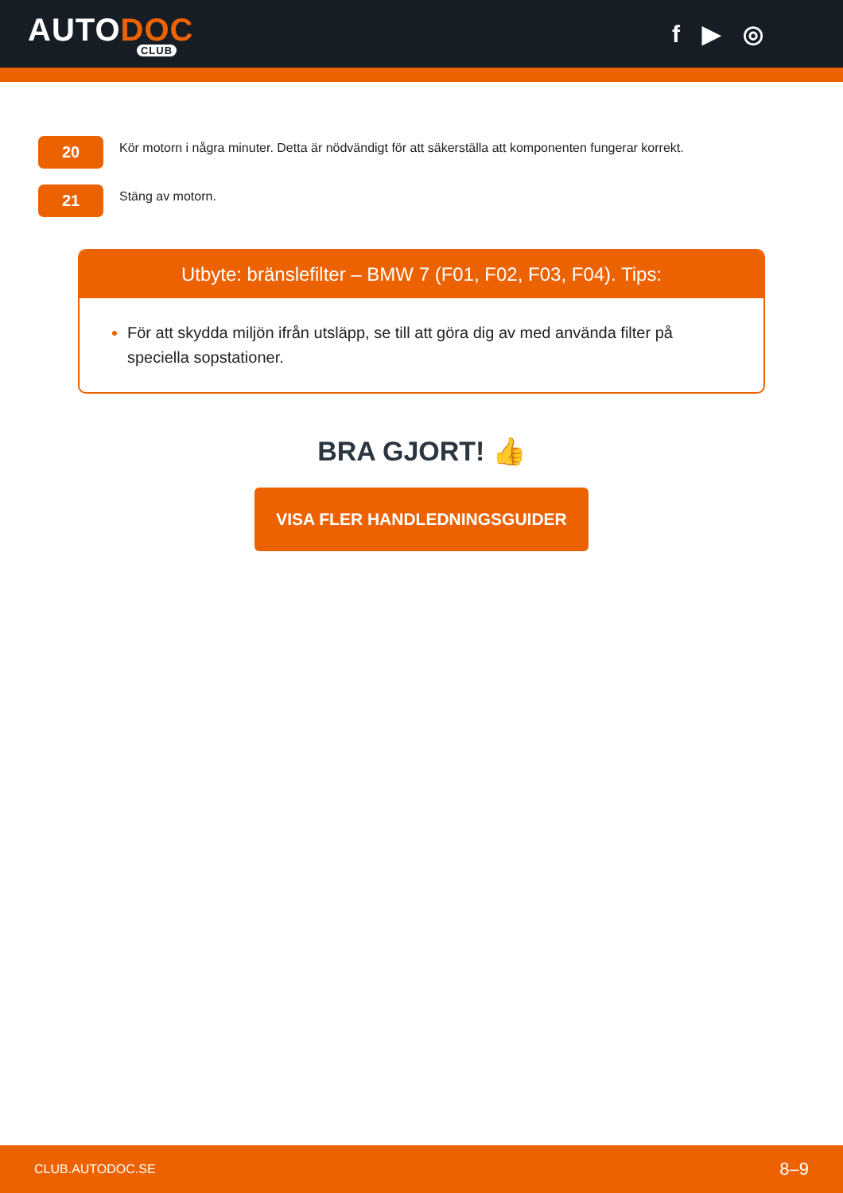AUTODOC
CLUB
f ▶ ◎
20
Kör motorn i några minuter. Detta är nödvändigt för att säkerställa att komponenten fungerar korrekt.
21
Stäng av motorn.
Utbyte: bränslefilter – BMW 7 (F01, F02, F03, F04). Tips:
För att skydda miljön ifrån utsläpp, se till att göra dig av med använda filter på speciella sopstationer.
BRA GJORT! 👍
VISA FLER HANDLEDNINGSGUIDER
CLUB.AUTODOC.SE 8–9